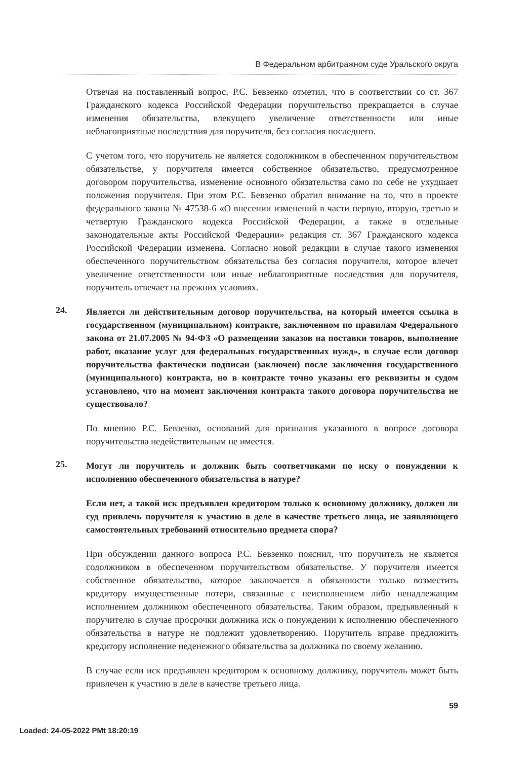В Федеральном арбитражном суде Уральского округа
Отвечая на поставленный вопрос, Р.С. Бевзенко отметил, что в соответствии со ст. 367 Гражданского кодекса Российской Федерации поручительство прекращается в случае изменения обязательства, влекущего увеличение ответственности или иные неблагоприятные последствия для поручителя, без согласия последнего.
С учетом того, что поручитель не является содолжником в обеспеченном поручительством обязательстве, у поручителя имеется собственное обязательство, предусмотренное договором поручительства, изменение основного обязательства само по себе не ухудшает положения поручителя. При этом Р.С. Бевзенко обратил внимание на то, что в проекте федерального закона № 47538-6 «О внесении изменений в части первую, вторую, третью и четвертую Гражданского кодекса Российской Федерации, а также в отдельные законодательные акты Российской Федерации» редакция ст. 367 Гражданского кодекса Российской Федерации изменена. Согласно новой редакции в случае такого изменения обеспеченного поручительством обязательства без согласия поручителя, которое влечет увеличение ответственности или иные неблагоприятные последствия для поручителя, поручитель отвечает на прежних условиях.
24.
Является ли действительным договор поручительства, на который имеется ссылка в государственном (муниципальном) контракте, заключенном по правилам Федерального закона от 21.07.2005 № 94-ФЗ «О размещении заказов на поставки товаров, выполнение работ, оказание услуг для федеральных государственных нужд», в случае если договор поручительства фактически подписан (заключен) после заключения государственного (муниципального) контракта, но в контракте точно указаны его реквизиты и судом установлено, что на момент заключения контракта такого договора поручительства не существовало?
По мнению Р.С. Бевзенко, оснований для признания указанного в вопросе договора поручительства недействительным не имеется.
25.
Могут ли поручитель и должник быть соответчиками по иску о понуждении к исполнению обеспеченного обязательства в натуре?
Если нет, а такой иск предъявлен кредитором только к основному должнику, должен ли суд привлечь поручителя к участию в деле в качестве третьего лица, не заявляющего самостоятельных требований относительно предмета спора?
При обсуждении данного вопроса Р.С. Бевзенко пояснил, что поручитель не является содолжником в обеспеченном поручительством обязательстве. У поручителя имеется собственное обязательство, которое заключается в обязанности только возместить кредитору имущественные потери, связанные с неисполнением либо ненадлежащим исполнением должником обеспеченного обязательства. Таким образом, предъявленный к поручителю в случае просрочки должника иск о понуждении к исполнению обеспеченного обязательства в натуре не подлежит удовлетворению. Поручитель вправе предложить кредитору исполнение неденежного обязательства за должника по своему желанию.
В случае если иск предъявлен кредитором к основному должнику, поручитель может быть привлечен к участию в деле в качестве третьего лица.
59
Loaded: 24-05-2022 PMt 18:20:19